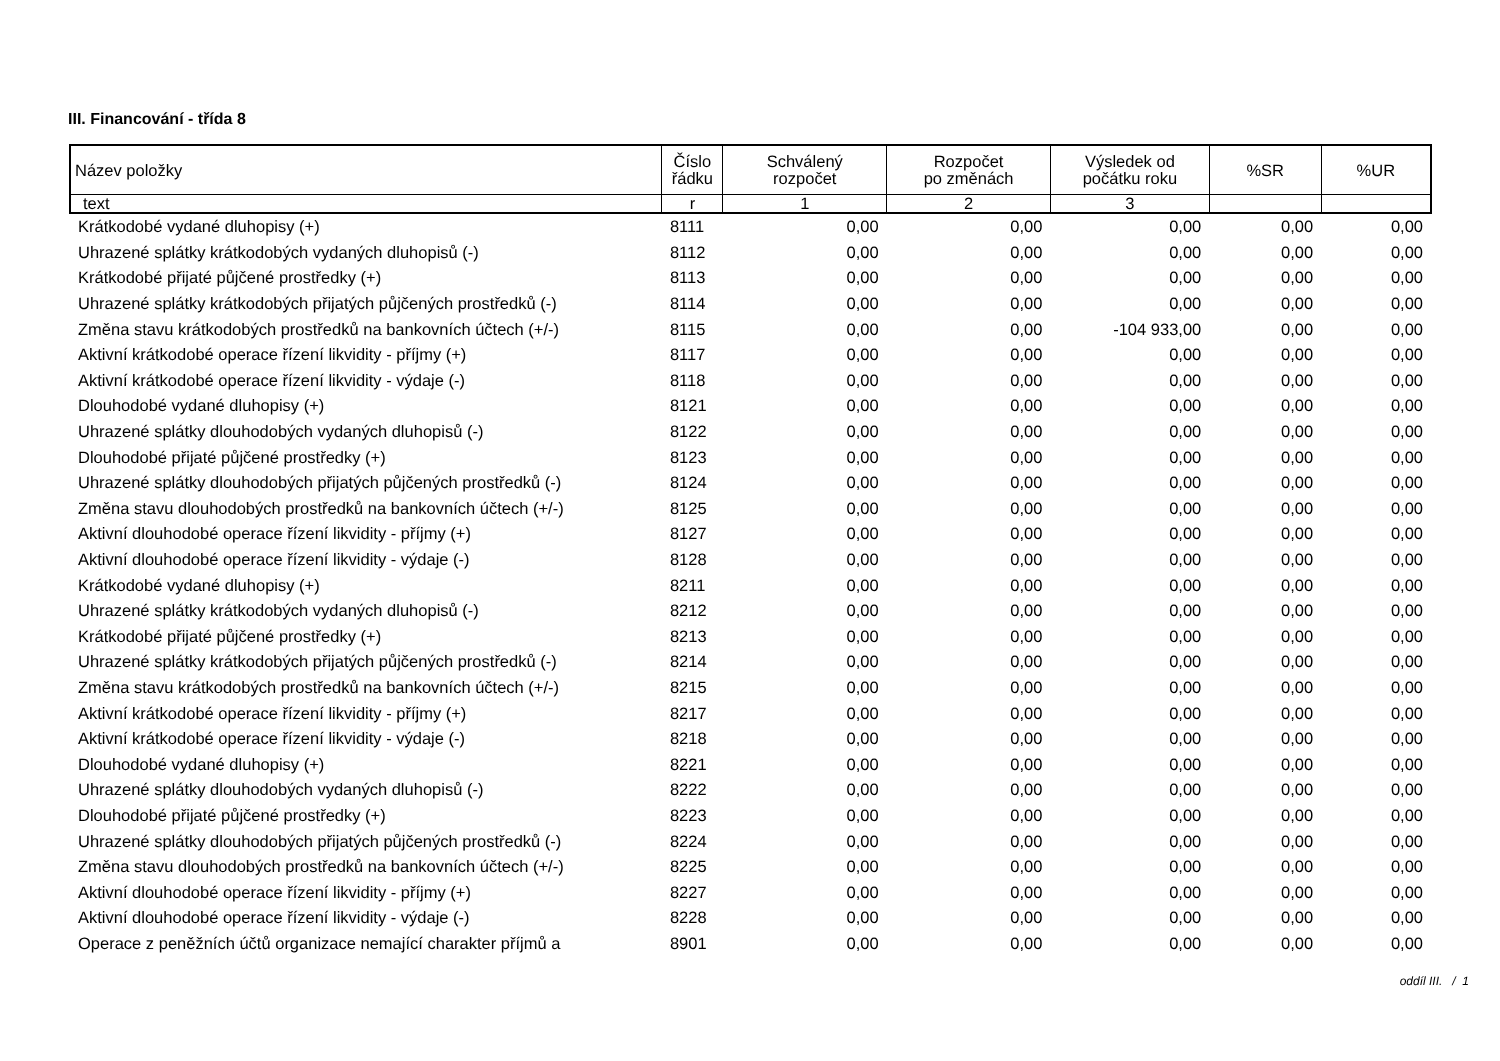III. Financování - třída 8
| Název položky | Číslo řádku | Schválený rozpočet | Rozpočet po změnách | Výsledek od počátku roku | %SR | %UR |
| --- | --- | --- | --- | --- | --- | --- |
| text | r | 1 | 2 | 3 | | |
| Krátkodobé vydané dluhopisy (+) | 8111 | 0,00 | 0,00 | 0,00 | 0,00 | 0,00 |
| Uhrazené splátky krátkodobých vydaných dluhopisů (-) | 8112 | 0,00 | 0,00 | 0,00 | 0,00 | 0,00 |
| Krátkodobé přijaté půjčené prostředky (+) | 8113 | 0,00 | 0,00 | 0,00 | 0,00 | 0,00 |
| Uhrazené splátky krátkodobých přijatých půjčených prostředků (-) | 8114 | 0,00 | 0,00 | 0,00 | 0,00 | 0,00 |
| Změna stavu krátkodobých prostředků na bankovních účtech (+/-) | 8115 | 0,00 | 0,00 | -104 933,00 | 0,00 | 0,00 |
| Aktivní krátkodobé operace řízení likvidity - příjmy (+) | 8117 | 0,00 | 0,00 | 0,00 | 0,00 | 0,00 |
| Aktivní krátkodobé operace řízení likvidity - výdaje (-) | 8118 | 0,00 | 0,00 | 0,00 | 0,00 | 0,00 |
| Dlouhodobé vydané dluhopisy (+) | 8121 | 0,00 | 0,00 | 0,00 | 0,00 | 0,00 |
| Uhrazené splátky dlouhodobých vydaných dluhopisů (-) | 8122 | 0,00 | 0,00 | 0,00 | 0,00 | 0,00 |
| Dlouhodobé přijaté půjčené prostředky (+) | 8123 | 0,00 | 0,00 | 0,00 | 0,00 | 0,00 |
| Uhrazené splátky dlouhodobých přijatých půjčených prostředků (-) | 8124 | 0,00 | 0,00 | 0,00 | 0,00 | 0,00 |
| Změna stavu dlouhodobých prostředků na bankovních účtech (+/-) | 8125 | 0,00 | 0,00 | 0,00 | 0,00 | 0,00 |
| Aktivní dlouhodobé operace řízení likvidity - příjmy (+) | 8127 | 0,00 | 0,00 | 0,00 | 0,00 | 0,00 |
| Aktivní dlouhodobé operace řízení likvidity - výdaje (-) | 8128 | 0,00 | 0,00 | 0,00 | 0,00 | 0,00 |
| Krátkodobé vydané dluhopisy (+) | 8211 | 0,00 | 0,00 | 0,00 | 0,00 | 0,00 |
| Uhrazené splátky krátkodobých vydaných dluhopisů (-) | 8212 | 0,00 | 0,00 | 0,00 | 0,00 | 0,00 |
| Krátkodobé přijaté půjčené prostředky (+) | 8213 | 0,00 | 0,00 | 0,00 | 0,00 | 0,00 |
| Uhrazené splátky krátkodobých přijatých půjčených prostředků (-) | 8214 | 0,00 | 0,00 | 0,00 | 0,00 | 0,00 |
| Změna stavu krátkodobých prostředků na bankovních účtech (+/-) | 8215 | 0,00 | 0,00 | 0,00 | 0,00 | 0,00 |
| Aktivní krátkodobé operace řízení likvidity - příjmy (+) | 8217 | 0,00 | 0,00 | 0,00 | 0,00 | 0,00 |
| Aktivní krátkodobé operace řízení likvidity - výdaje (-) | 8218 | 0,00 | 0,00 | 0,00 | 0,00 | 0,00 |
| Dlouhodobé vydané dluhopisy (+) | 8221 | 0,00 | 0,00 | 0,00 | 0,00 | 0,00 |
| Uhrazené splátky dlouhodobých vydaných dluhopisů (-) | 8222 | 0,00 | 0,00 | 0,00 | 0,00 | 0,00 |
| Dlouhodobé přijaté půjčené prostředky (+) | 8223 | 0,00 | 0,00 | 0,00 | 0,00 | 0,00 |
| Uhrazené splátky dlouhodobých přijatých půjčených prostředků (-) | 8224 | 0,00 | 0,00 | 0,00 | 0,00 | 0,00 |
| Změna stavu dlouhodobých prostředků na bankovních účtech (+/-) | 8225 | 0,00 | 0,00 | 0,00 | 0,00 | 0,00 |
| Aktivní dlouhodobé operace řízení likvidity - příjmy (+) | 8227 | 0,00 | 0,00 | 0,00 | 0,00 | 0,00 |
| Aktivní dlouhodobé operace řízení likvidity - výdaje (-) | 8228 | 0,00 | 0,00 | 0,00 | 0,00 | 0,00 |
| Operace z peněžních účtů organizace nemající charakter příjmů a | 8901 | 0,00 | 0,00 | 0,00 | 0,00 | 0,00 |
oddíl III. / 1